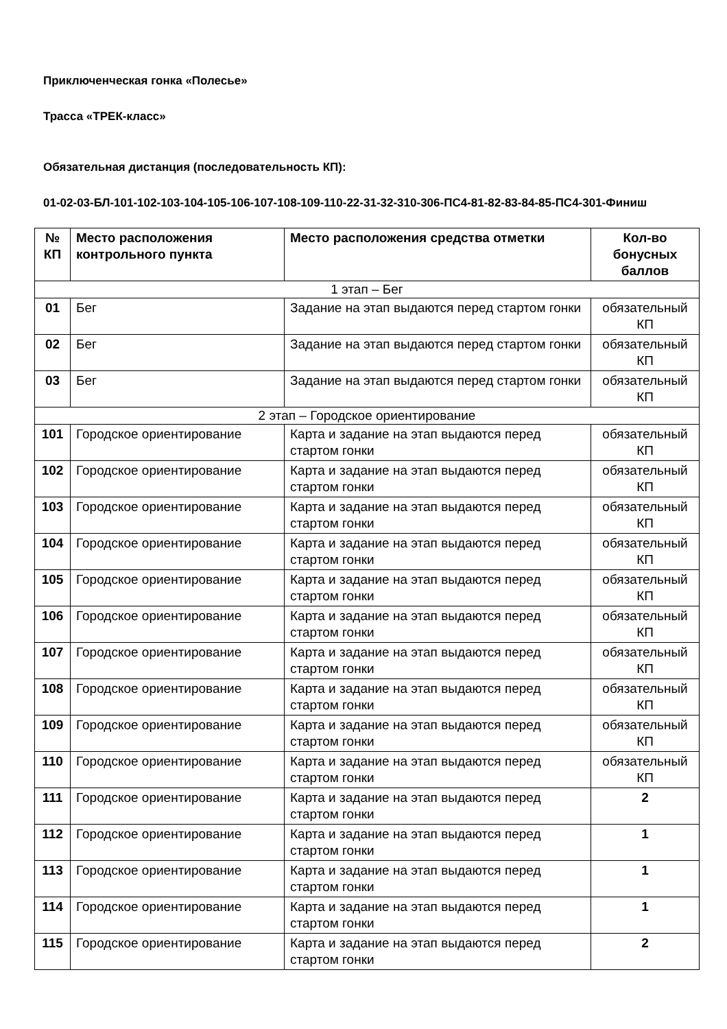Приключенческая гонка «Полесье»
Трасса «ТРЕК-класс»
Обязательная дистанция (последовательность КП):
01-02-03-БЛ-101-102-103-104-105-106-107-108-109-110-22-31-32-310-306-ПС4-81-82-83-84-85-ПС4-301-Финиш
| № КП | Место расположения контрольного пункта | Место расположения средства отметки | Кол-во бонусных баллов |
| --- | --- | --- | --- |
| 1 этап – Бег | | | |
| 01 | Бег | Задание на этап выдаются перед стартом гонки | обязательный КП |
| 02 | Бег | Задание на этап выдаются перед стартом гонки | обязательный КП |
| 03 | Бег | Задание на этап выдаются перед стартом гонки | обязательный КП |
| 2 этап – Городское ориентирование | | | |
| 101 | Городское ориентирование | Карта и задание на этап выдаются перед стартом гонки | обязательный КП |
| 102 | Городское ориентирование | Карта и задание на этап выдаются перед стартом гонки | обязательный КП |
| 103 | Городское ориентирование | Карта и задание на этап выдаются перед стартом гонки | обязательный КП |
| 104 | Городское ориентирование | Карта и задание на этап выдаются перед стартом гонки | обязательный КП |
| 105 | Городское ориентирование | Карта и задание на этап выдаются перед стартом гонки | обязательный КП |
| 106 | Городское ориентирование | Карта и задание на этап выдаются перед стартом гонки | обязательный КП |
| 107 | Городское ориентирование | Карта и задание на этап выдаются перед стартом гонки | обязательный КП |
| 108 | Городское ориентирование | Карта и задание на этап выдаются перед стартом гонки | обязательный КП |
| 109 | Городское ориентирование | Карта и задание на этап выдаются перед стартом гонки | обязательный КП |
| 110 | Городское ориентирование | Карта и задание на этап выдаются перед стартом гонки | обязательный КП |
| 111 | Городское ориентирование | Карта и задание на этап выдаются перед стартом гонки | 2 |
| 112 | Городское ориентирование | Карта и задание на этап выдаются перед стартом гонки | 1 |
| 113 | Городское ориентирование | Карта и задание на этап выдаются перед стартом гонки | 1 |
| 114 | Городское ориентирование | Карта и задание на этап выдаются перед стартом гонки | 1 |
| 115 | Городское ориентирование | Карта и задание на этап выдаются перед стартом гонки | 2 |